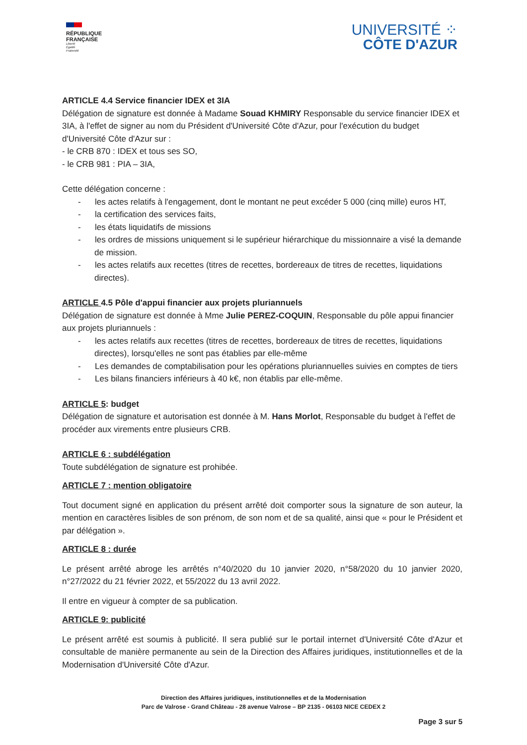RÉPUBLIQUE
FRANÇAISE
Liberté
Égalité
Fraternité
UNIVERSITÉ ⁘
CÔTE D'AZUR
ARTICLE 4.4 Service financier IDEX et 3IA
Délégation de signature est donnée à Madame Souad KHMIRY Responsable du service financier IDEX et 3IA, à l'effet de signer au nom du Président d'Université Côte d'Azur, pour l'exécution du budget d'Université Côte d'Azur sur :
- le CRB 870 : IDEX et tous ses SO,
- le CRB 981 : PIA – 3IA,
Cette délégation concerne :
- les actes relatifs à l'engagement, dont le montant ne peut excéder 5 000 (cinq mille) euros HT,
- la certification des services faits,
- les états liquidatifs de missions
- les ordres de missions uniquement si le supérieur hiérarchique du missionnaire a visé la demande de mission.
- les actes relatifs aux recettes (titres de recettes, bordereaux de titres de recettes, liquidations directes).
ARTICLE 4.5 Pôle d'appui financier aux projets pluriannuels
Délégation de signature est donnée à Mme Julie PEREZ-COQUIN, Responsable du pôle appui financier aux projets pluriannuels :
- les actes relatifs aux recettes (titres de recettes, bordereaux de titres de recettes, liquidations directes), lorsqu'elles ne sont pas établies par elle-même
- Les demandes de comptabilisation pour les opérations pluriannuelles suivies en comptes de tiers
- Les bilans financiers inférieurs à 40 k€, non établis par elle-même.
ARTICLE 5: budget
Délégation de signature et autorisation est donnée à M. Hans Morlot, Responsable du budget à l'effet de procéder aux virements entre plusieurs CRB.
ARTICLE 6 : subdélégation
Toute subdélégation de signature est prohibée.
ARTICLE 7 : mention obligatoire
Tout document signé en application du présent arrêté doit comporter sous la signature de son auteur, la mention en caractères lisibles de son prénom, de son nom et de sa qualité, ainsi que « pour le Président et par délégation ».
ARTICLE 8 : durée
Le présent arrêté abroge les arrêtés n°40/2020 du 10 janvier 2020, n°58/2020 du 10 janvier 2020, n°27/2022 du 21 février 2022, et 55/2022 du 13 avril 2022.
Il entre en vigueur à compter de sa publication.
ARTICLE 9: publicité
Le présent arrêté est soumis à publicité. Il sera publié sur le portail internet d'Université Côte d'Azur et consultable de manière permanente au sein de la Direction des Affaires juridiques, institutionnelles et de la Modernisation d'Université Côte d'Azur.
Direction des Affaires juridiques, institutionnelles et de la Modernisation
Parc de Valrose - Grand Château - 28 avenue Valrose – BP 2135 - 06103 NICE CEDEX 2
Page 3 sur 5